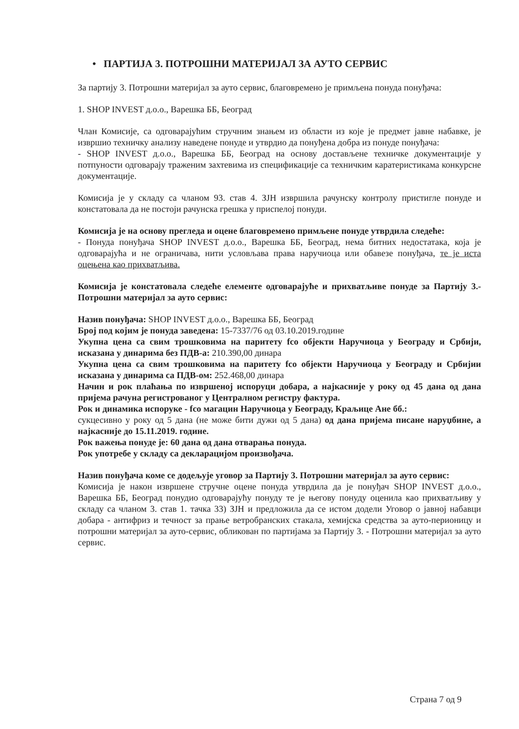• ПАРТИЈА 3. ПОТРОШНИ МАТЕРИЈАЛ ЗА АУТО СЕРВИС
За партију 3. Потрошни материјал за ауто сервис, благовремено је примљена понуда понуђача:
1. SHOP INVEST д.о.о., Варешка ББ, Београд
Члан Комисије, са одговарајућим стручним знањем из области из које је предмет јавне набавке, је извршио техничку анализу наведене понуде и утврдио да понуђена добра из понуде понуђача:
- SHOP INVEST д.о.о., Варешка ББ, Београд на основу достављене техничке документације у потпуности одговарају траженим захтевима из спецификације са техничким каратеристикама конкурсне документације.
Комисија је у складу са чланом 93. став 4. ЗЈН извршила рачунску контролу пристигле понуде и констатовала да не постоји рачунска грешка у приспелој понуди.
Комисија је на основу прегледа и оцене благовремено примљене понуде утврдила следеће:
- Понуда понуђача SHOP INVEST д.о.о., Варешка ББ, Београд, нема битних недостатака, која је одговарајућа и не ограничава, нити условљава права наручиоца или обавезе понуђача, те је иста оцењена као прихватљива.
Комисија је констатовала следеће елементе одговарајуће и прихватљиве понуде за Партију 3.- Потрошни материјал за ауто сервис:
Назив понуђача: SHOP INVEST д.о.о., Варешка ББ, Београд
Број под којим је понуда заведена: 15-7337/76 од 03.10.2019.године
Укупна цена са свим трошковима на паритету fco објекти Наручиоца у Београду и Србији, исказана у динарима без ПДВ-а: 210.390,00 динара
Укупна цена са свим трошковима на паритету fco објекти Наручиоца у Београду и Србијии исказана у динарима са ПДВ-ом: 252.468,00 динара
Начин и рок плаћања по извршеној испоруци добара, а најкасније у року од 45 дана од дана пријема рачуна регистрованог у Централном регистру фактура.
Рок и динамика испоруке - fco магацин Наручиоца у Београду, Краљице Ане бб.:
сукцесивно у року од 5 дана (не може бити дужи од 5 дана) од дана пријема писане наруџбине, а најкасније до 15.11.2019. године.
Рок важења понуде је: 60 дана од дана отварања понуда.
Рок употребе у складу са декларацијом произвођача.
Назив понуђача коме се додељује уговор за Партију 3. Потрошни материјал за ауто сервис:
Комисија је након извршене стручне оцене понуда утврдила да је понуђач SHOP INVEST д.о.о., Варешка ББ, Београд понудио одговарајућу понуду те је његову понуду оценила као прихватљиву у складу са чланом 3. став 1. тачка 33) ЗЈН и предложила да се истом додели Уговор о јавној набавци добара - антифриз и течност за прање ветробранских стакала, хемијска средства за ауто-перионицу и потрошни материјал за ауто-сервис, обликован по партијама за Партију 3. - Потрошни материјал за ауто сервис.
Страна 7 од 9